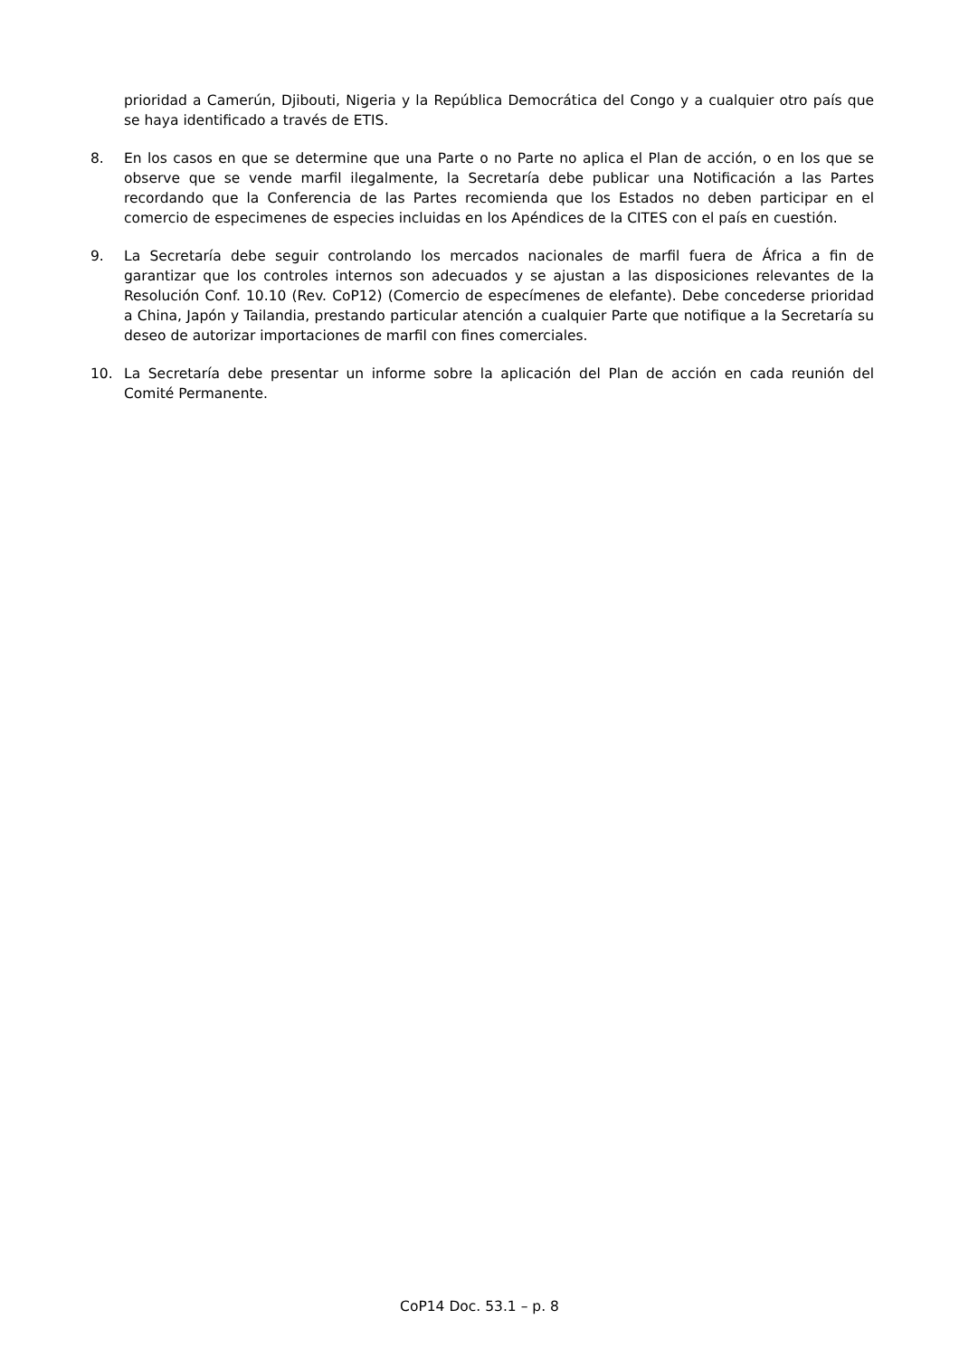prioridad a Camerún, Djibouti, Nigeria y la República Democrática del Congo y a cualquier otro país que se haya identificado a través de ETIS.
8. En los casos en que se determine que una Parte o no Parte no aplica el Plan de acción, o en los que se observe que se vende marfil ilegalmente, la Secretaría debe publicar una Notificación a las Partes recordando que la Conferencia de las Partes recomienda que los Estados no deben participar en el comercio de especimenes de especies incluidas en los Apéndices de la CITES con el país en cuestión.
9. La Secretaría debe seguir controlando los mercados nacionales de marfil fuera de África a fin de garantizar que los controles internos son adecuados y se ajustan a las disposiciones relevantes de la Resolución Conf. 10.10 (Rev. CoP12) (Comercio de especímenes de elefante). Debe concederse prioridad a China, Japón y Tailandia, prestando particular atención a cualquier Parte que notifique a la Secretaría su deseo de autorizar importaciones de marfil con fines comerciales.
10. La Secretaría debe presentar un informe sobre la aplicación del Plan de acción en cada reunión del Comité Permanente.
CoP14 Doc. 53.1 – p. 8